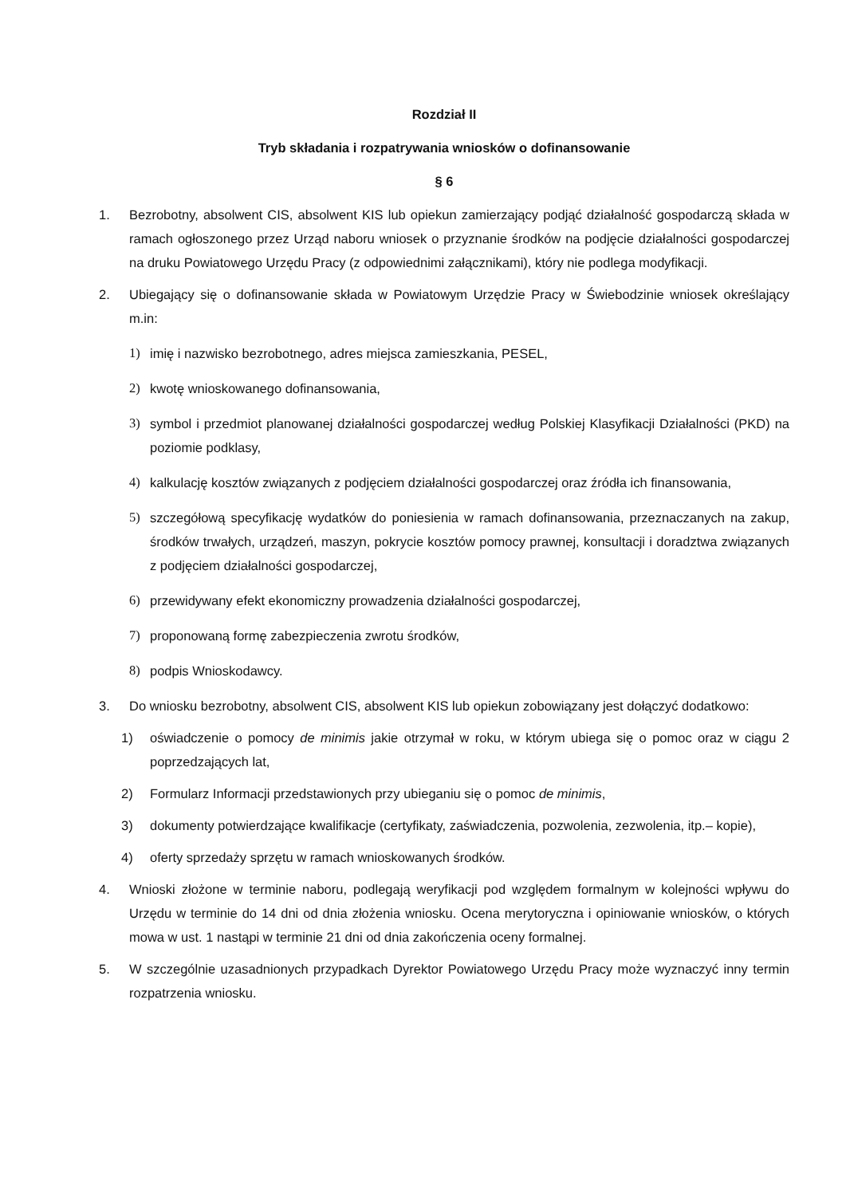Rozdział II
Tryb składania i rozpatrywania wniosków o dofinansowanie
§ 6
1. Bezrobotny, absolwent CIS, absolwent KIS lub opiekun zamierzający podjąć działalność gospodarczą składa w ramach ogłoszonego przez Urząd naboru wniosek o przyznanie środków na podjęcie działalności gospodarczej na druku Powiatowego Urzędu Pracy (z odpowiednimi załącznikami), który nie podlega modyfikacji.
2. Ubiegający się o dofinansowanie składa w Powiatowym Urzędzie Pracy w Świebodzinie wniosek określający m.in:
1) imię i nazwisko bezrobotnego, adres miejsca zamieszkania, PESEL,
2) kwotę wnioskowanego dofinansowania,
3) symbol i przedmiot planowanej działalności gospodarczej według Polskiej Klasyfikacji Działalności (PKD) na poziomie podklasy,
4) kalkulację kosztów związanych z podjęciem działalności gospodarczej oraz źródła ich finansowania,
5) szczegółową specyfikację wydatków do poniesienia w ramach dofinansowania, przeznaczanych na zakup, środków trwałych, urządzeń, maszyn, pokrycie kosztów pomocy prawnej, konsultacji i doradztwa związanych z podjęciem działalności gospodarczej,
6) przewidywany efekt ekonomiczny prowadzenia działalności gospodarczej,
7) proponowaną formę zabezpieczenia zwrotu środków,
8) podpis Wnioskodawcy.
3. Do wniosku bezrobotny, absolwent CIS, absolwent KIS lub opiekun zobowiązany jest dołączyć dodatkowo:
1) oświadczenie o pomocy de minimis jakie otrzymał w roku, w którym ubiega się o pomoc oraz w ciągu 2 poprzedzających lat,
2) Formularz Informacji przedstawionych przy ubieganiu się o pomoc de minimis,
3) dokumenty potwierdzające kwalifikacje (certyfikaty, zaświadczenia, pozwolenia, zezwolenia, itp.– kopie),
4) oferty sprzedaży sprzętu w ramach wnioskowanych środków.
4. Wnioski złożone w terminie naboru, podlegają weryfikacji pod względem formalnym w kolejności wpływu do Urzędu w terminie do 14 dni od dnia złożenia wniosku. Ocena merytoryczna i opiniowanie wniosków, o których mowa w ust. 1 nastąpi w terminie 21 dni od dnia zakończenia oceny formalnej.
5. W szczególnie uzasadnionych przypadkach Dyrektor Powiatowego Urzędu Pracy może wyznaczyć inny termin rozpatrzenia wniosku.